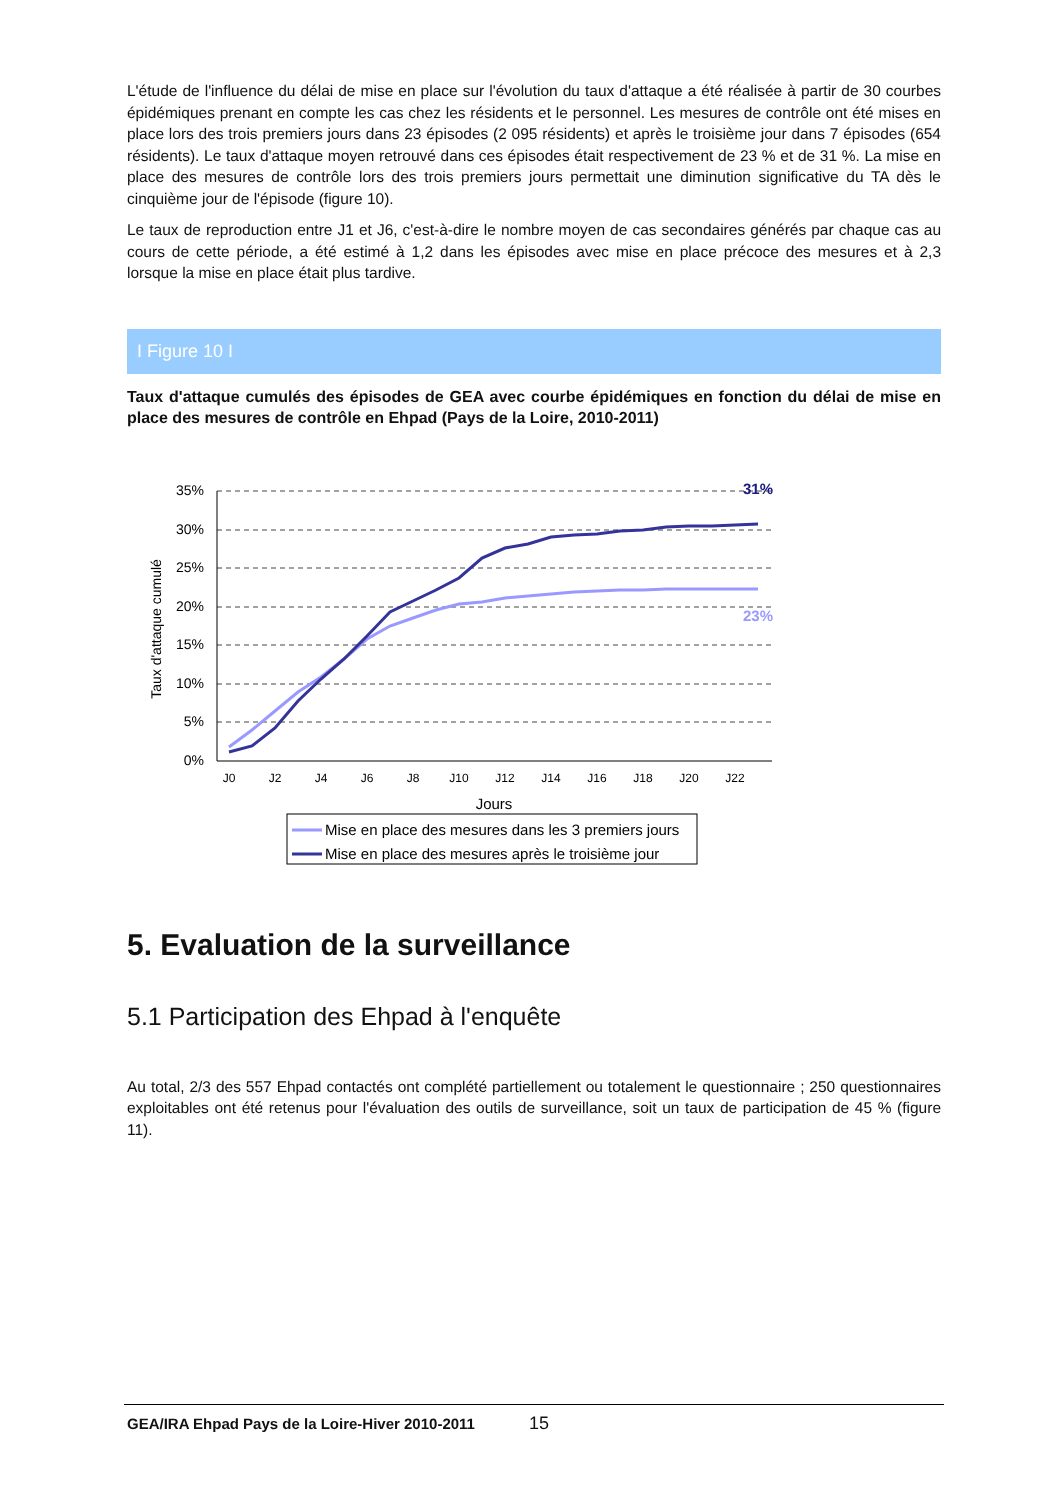L'étude de l'influence du délai de mise en place sur l'évolution du taux d'attaque a été réalisée à partir de 30 courbes épidémiques prenant en compte les cas chez les résidents et le personnel. Les mesures de contrôle ont été mises en place lors des trois premiers jours dans 23 épisodes (2 095 résidents) et après le troisième jour dans 7 épisodes (654 résidents). Le taux d'attaque moyen retrouvé dans ces épisodes était respectivement de 23 % et de 31 %. La mise en place des mesures de contrôle lors des trois premiers jours permettait une diminution significative du TA dès le cinquième jour de l'épisode (figure 10).
Le taux de reproduction entre J1 et J6, c'est-à-dire le nombre moyen de cas secondaires générés par chaque cas au cours de cette période, a été estimé à 1,2 dans les épisodes avec mise en place précoce des mesures et à 2,3 lorsque la mise en place était plus tardive.
I Figure 10 I
Taux d'attaque cumulés des épisodes de GEA avec courbe épidémiques en fonction du délai de mise en place des mesures de contrôle en Ehpad (Pays de la Loire, 2010-2011)
35%
30%
25%
20%
15%
10%
5%
0%
Taux d'attaque cumulé
J0
J2
J4
J6
J8
J10
J12
J14
J16
J18
J20
J22
Jours
31%
23%
Mise en place des mesures dans les 3 premiers jours
Mise en place des mesures après le troisième jour
5. Evaluation de la surveillance
5.1 Participation des Ehpad à l'enquête
Au total, 2/3 des 557 Ehpad contactés ont complété partiellement ou totalement le questionnaire ; 250 questionnaires exploitables ont été retenus pour l'évaluation des outils de surveillance, soit un taux de participation de 45 % (figure 11).
GEA/IRA Ehpad Pays de la Loire-Hiver 2010-2011 15